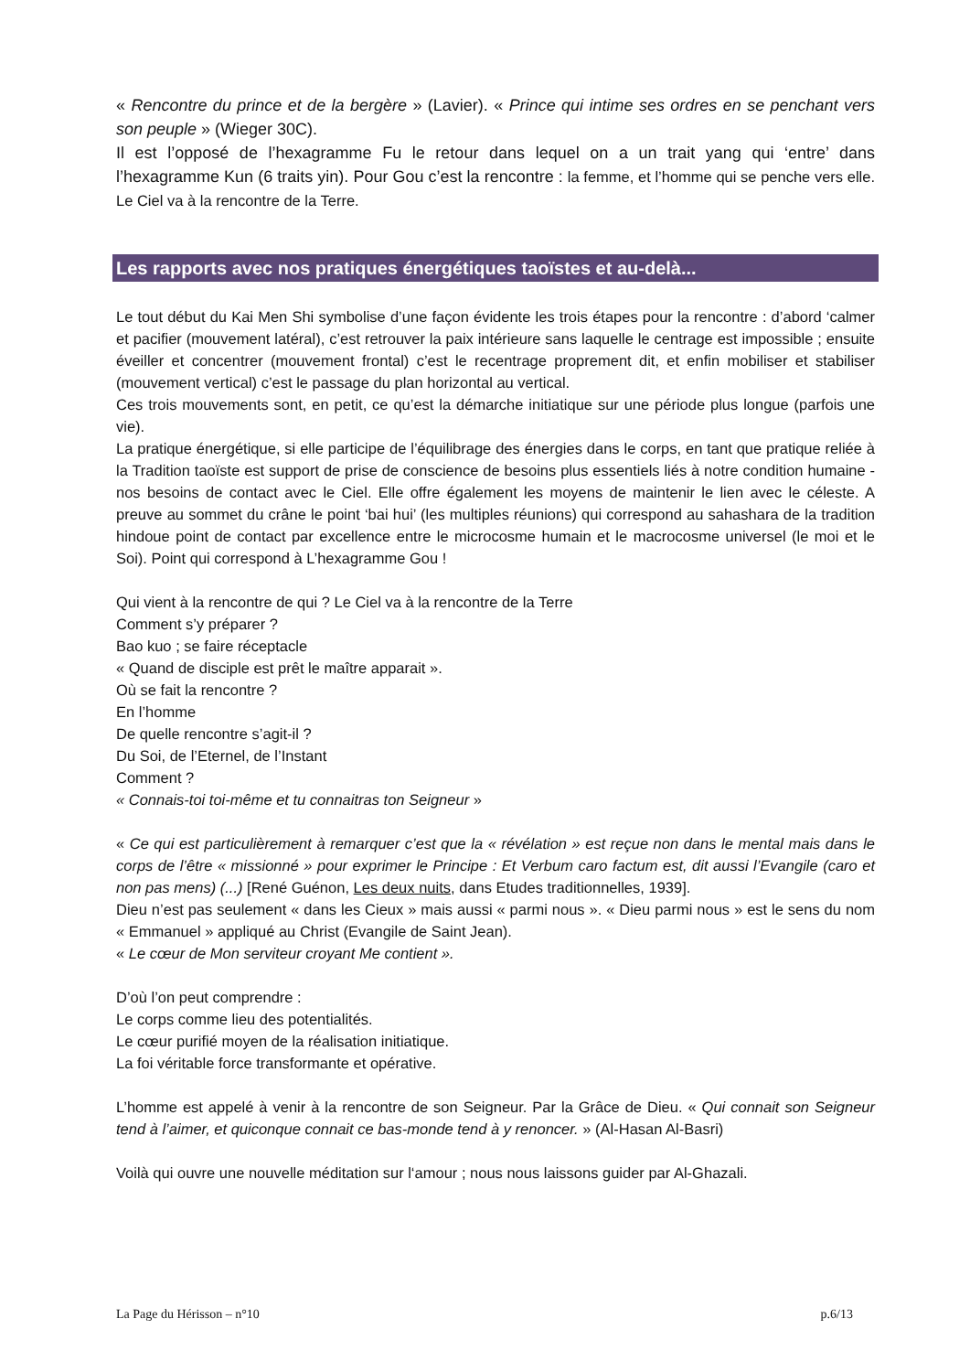« Rencontre du prince et de la bergère » (Lavier). « Prince qui intime ses ordres en se penchant vers son peuple » (Wieger 30C).
Il est l’opposé de l’hexagramme Fu le retour dans lequel on a un trait yang qui ‘entre’ dans l’hexagramme Kun (6 traits yin). Pour Gou c’est la rencontre : la femme, et l’homme qui se penche vers elle. Le Ciel va à la rencontre de la Terre.
Les rapports avec nos pratiques énergétiques taoïstes et au-delà...
Le tout début du Kai Men Shi symbolise d’une façon évidente les trois étapes pour la rencontre : d’abord ‘calmer et pacifier (mouvement latéral), c’est retrouver la paix intérieure sans laquelle le centrage est impossible ; ensuite éveiller et concentrer (mouvement frontal) c’est le recentrage proprement dit, et enfin mobiliser et stabiliser (mouvement vertical) c’est le passage du plan horizontal au vertical.
Ces trois mouvements sont, en petit, ce qu’est la démarche initiatique sur une période plus longue (parfois une vie).
La pratique énergétique, si elle participe de l’équilibrage des énergies dans le corps, en tant que pratique reliée à la Tradition taoïste est support de prise de conscience de besoins plus essentiels liés à notre condition humaine - nos besoins de contact avec le Ciel. Elle offre également les moyens de maintenir le lien avec le céleste. A preuve au sommet du crâne le point ‘bai hui’ (les multiples réunions) qui correspond au sahashara de la tradition hindoue point de contact par excellence entre le microcosme humain et le macrocosme universel (le moi et le Soi). Point qui correspond à L’hexagramme Gou !
Qui vient à la rencontre de qui ? Le Ciel va à la rencontre de la Terre
Comment s’y préparer ?
Bao kuo ; se faire réceptacle
« Quand de disciple est prêt le maître apparait ».
Où se fait la rencontre ?
En l’homme
De quelle rencontre s’agit-il ?
Du Soi, de l’Eternel, de l’Instant
Comment ?
« Connais-toi toi-même et tu connaitras ton Seigneur »
« Ce qui est particulièrement à remarquer c’est que la « révélation » est reçue non dans le mental mais dans le corps de l’être « missionné » pour exprimer le Principe : Et Verbum caro factum est, dit aussi l’Evangile (caro et non pas mens) (...) [René Guénon, Les deux nuits, dans Etudes traditionnelles, 1939].
Dieu n’est pas seulement « dans les Cieux » mais aussi « parmi nous ». « Dieu parmi nous » est le sens du nom « Emmanuel » appliqué au Christ (Evangile de Saint Jean).
« Le cœur de Mon serviteur croyant Me contient ».
D’où l’on peut comprendre :
Le corps comme lieu des potentialités.
Le cœur purifié moyen de la réalisation initiatique.
La foi véritable force transformante et opérative.
L’homme est appelé à venir à la rencontre de son Seigneur. Par la Grâce de Dieu. « Qui connait son Seigneur tend à l’aimer, et quiconque connait ce bas-monde tend à y renoncer. » (Al-Hasan Al-Basri)
Voilà qui ouvre une nouvelle méditation sur l‘amour ; nous nous laissons guider par Al-Ghazali.
La Page du Hérisson – n°10 p.6/13